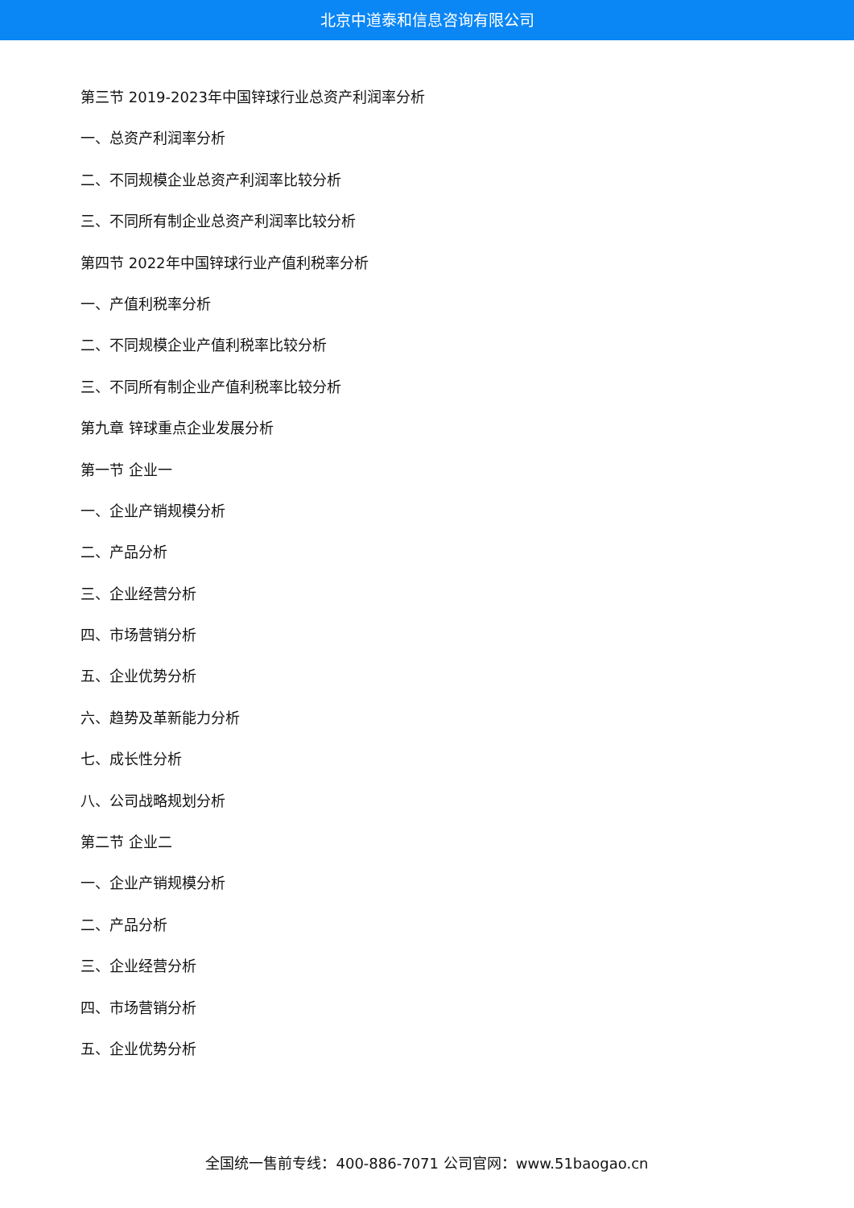北京中道泰和信息咨询有限公司
第三节 2019-2023年中国锌球行业总资产利润率分析
一、总资产利润率分析
二、不同规模企业总资产利润率比较分析
三、不同所有制企业总资产利润率比较分析
第四节 2022年中国锌球行业产值利税率分析
一、产值利税率分析
二、不同规模企业产值利税率比较分析
三、不同所有制企业产值利税率比较分析
第九章 锌球重点企业发展分析
第一节 企业一
一、企业产销规模分析
二、产品分析
三、企业经营分析
四、市场营销分析
五、企业优势分析
六、趋势及革新能力分析
七、成长性分析
八、公司战略规划分析
第二节 企业二
一、企业产销规模分析
二、产品分析
三、企业经营分析
四、市场营销分析
五、企业优势分析
全国统一售前专线：400-886-7071 公司官网：www.51baogao.cn